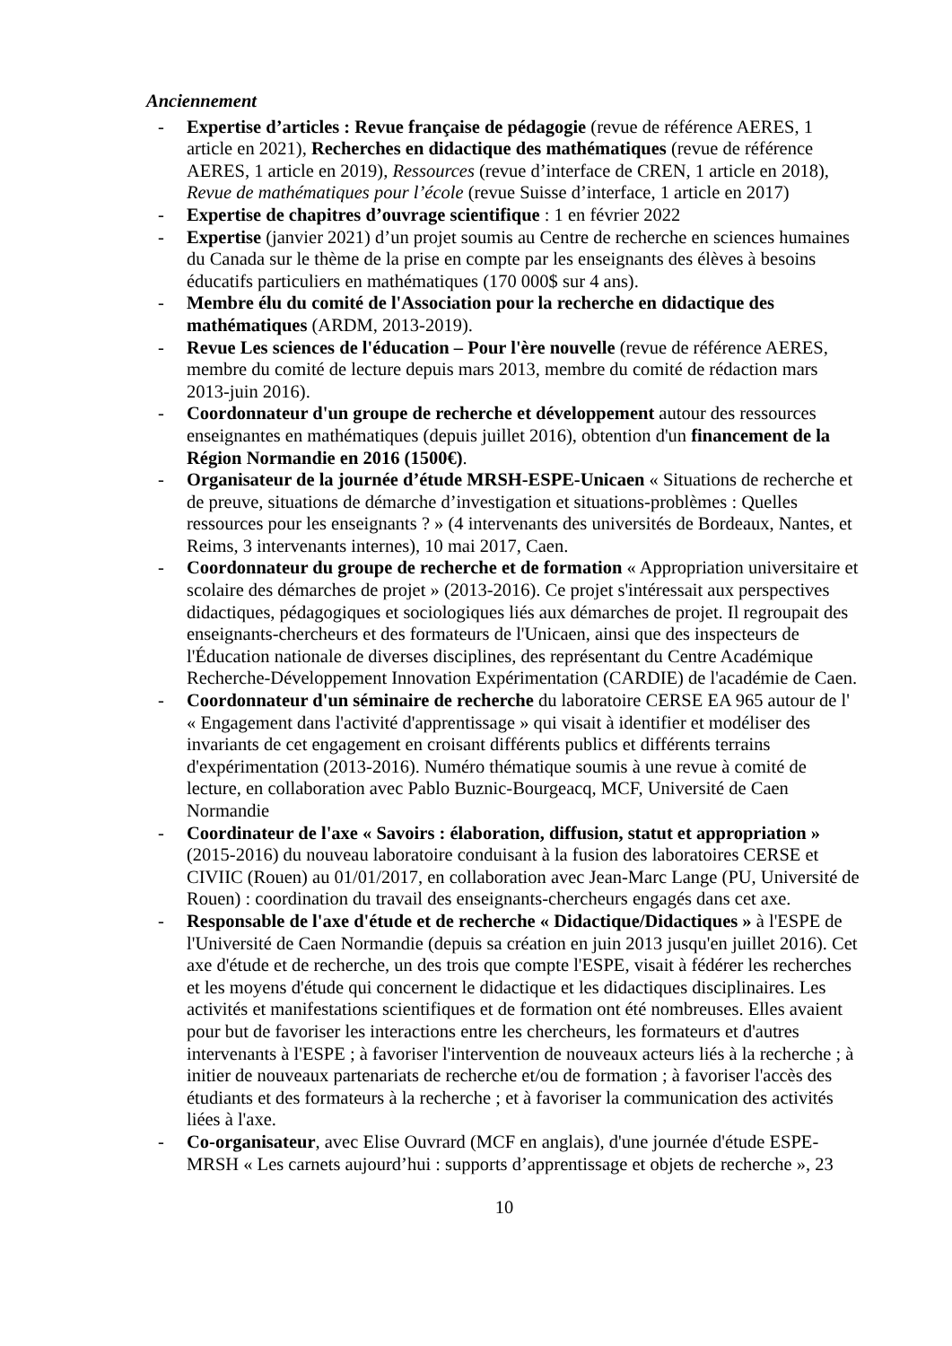Anciennement
- Expertise d’articles : Revue française de pédagogie (revue de référence AERES, 1 article en 2021), Recherches en didactique des mathématiques (revue de référence AERES, 1 article en 2019), Ressources (revue d’interface de CREN, 1 article en 2018), Revue de mathématiques pour l’école (revue Suisse d’interface, 1 article en 2017)
- Expertise de chapitres d’ouvrage scientifique : 1 en février 2022
- Expertise (janvier 2021) d’un projet soumis au Centre de recherche en sciences humaines du Canada sur le thème de la prise en compte par les enseignants des élèves à besoins éducatifs particuliers en mathématiques (170 000$ sur 4 ans).
- Membre élu du comité de l'Association pour la recherche en didactique des mathématiques (ARDM, 2013-2019).
- Revue Les sciences de l'éducation – Pour l'ère nouvelle (revue de référence AERES, membre du comité de lecture depuis mars 2013, membre du comité de rédaction mars 2013-juin 2016).
- Coordonnateur d'un groupe de recherche et développement autour des ressources enseignantes en mathématiques (depuis juillet 2016), obtention d'un financement de la Région Normandie en 2016 (1500€).
- Organisateur de la journée d’étude MRSH-ESPE-Unicaen « Situations de recherche et de preuve, situations de démarche d’investigation et situations-problèmes : Quelles ressources pour les enseignants ? » (4 intervenants des universités de Bordeaux, Nantes, et Reims, 3 intervenants internes), 10 mai 2017, Caen.
- Coordonnateur du groupe de recherche et de formation « Appropriation universitaire et scolaire des démarches de projet » (2013-2016). Ce projet s'intéressait aux perspectives didactiques, pédagogiques et sociologiques liés aux démarches de projet. Il regroupait des enseignants-chercheurs et des formateurs de l'Unicaen, ainsi que des inspecteurs de l'Éducation nationale de diverses disciplines, des représentant du Centre Académique Recherche-Développement Innovation Expérimentation (CARDIE) de l'académie de Caen.
- Coordonnateur d'un séminaire de recherche du laboratoire CERSE EA 965 autour de l' « Engagement dans l'activité d'apprentissage » qui visait à identifier et modéliser des invariants de cet engagement en croisant différents publics et différents terrains d'expérimentation (2013-2016). Numéro thématique soumis à une revue à comité de lecture, en collaboration avec Pablo Buznic-Bourgeacq, MCF, Université de Caen Normandie
- Coordinateur de l'axe « Savoirs : élaboration, diffusion, statut et appropriation » (2015-2016) du nouveau laboratoire conduisant à la fusion des laboratoires CERSE et CIVIIC (Rouen) au 01/01/2017, en collaboration avec Jean-Marc Lange (PU, Université de Rouen) : coordination du travail des enseignants-chercheurs engagés dans cet axe.
- Responsable de l'axe d'étude et de recherche « Didactique/Didactiques » à l'ESPE de l'Université de Caen Normandie (depuis sa création en juin 2013 jusqu'en juillet 2016). Cet axe d'étude et de recherche, un des trois que compte l'ESPE, visait à fédérer les recherches et les moyens d'étude qui concernent le didactique et les didactiques disciplinaires. Les activités et manifestations scientifiques et de formation ont été nombreuses. Elles avaient pour but de favoriser les interactions entre les chercheurs, les formateurs et d'autres intervenants à l'ESPE ; à favoriser l'intervention de nouveaux acteurs liés à la recherche ; à initier de nouveaux partenariats de recherche et/ou de formation ; à favoriser l'accès des étudiants et des formateurs à la recherche ; et à favoriser la communication des activités liées à l'axe.
- Co-organisateur, avec Elise Ouvrard (MCF en anglais), d'une journée d'étude ESPE-MRSH « Les carnets aujourd’hui : supports d’apprentissage et objets de recherche », 23
10